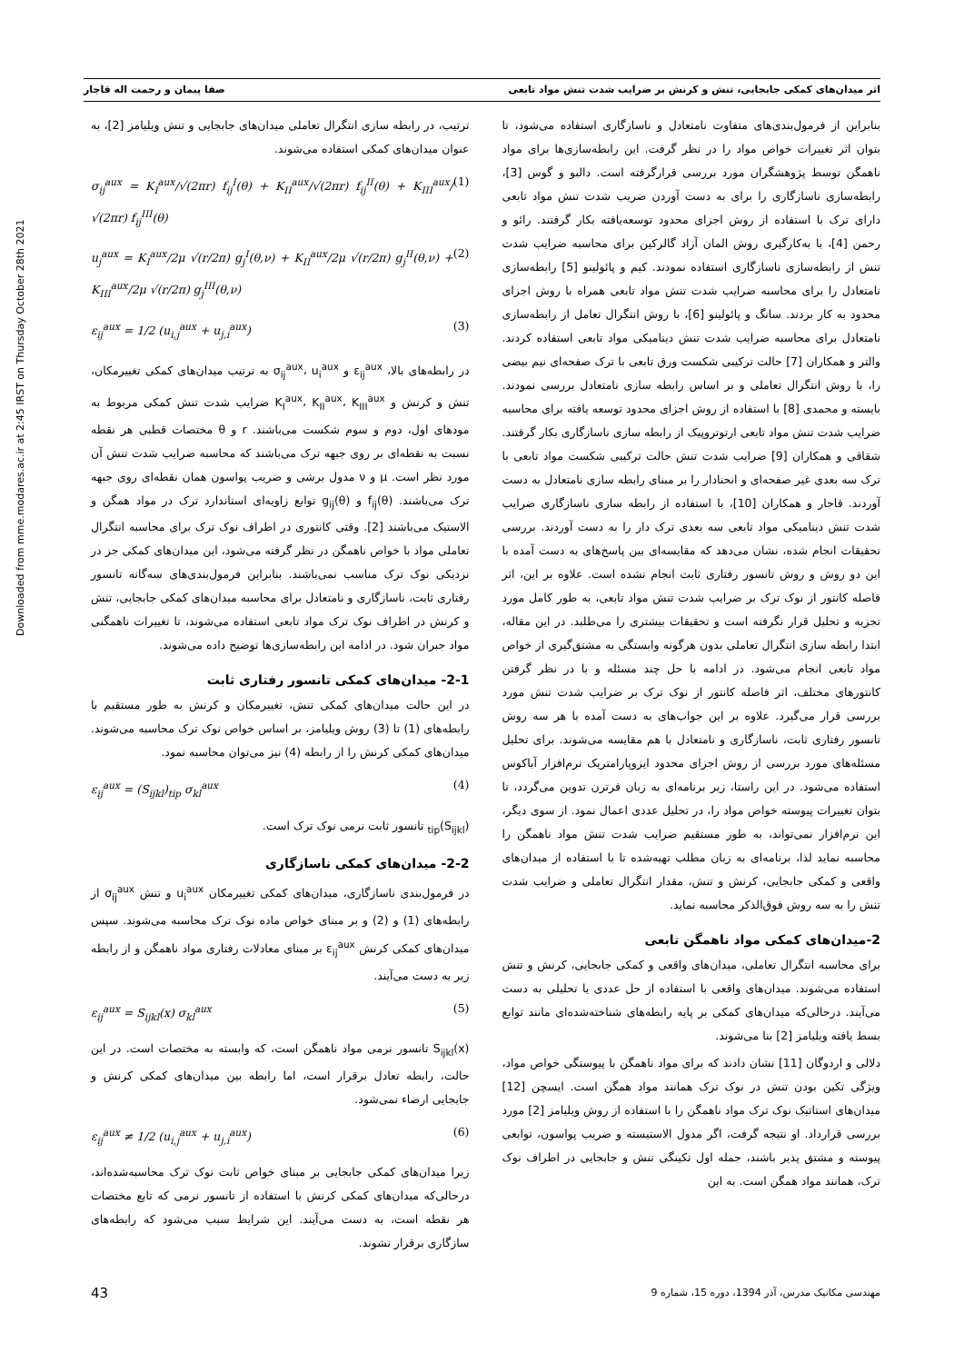Downloaded from mme.modares.ac.ir at 2:45 IRST on Thursday October 28th 2021
اثر میدان‌های کمکی جابجایی، تنش و کرنش بر ضرایب شدت تنش مواد تابعی صفا پیمان و رحمت اله قاجار
بنابراین از فرمول‌بندی‌های متفاوت نامتعادل و ناسازگاری استفاده می‌شود، تا بتوان اثر تغییرات خواص مواد را در نظر گرفت. این رابطه‌سازی‌ها برای مواد ناهمگن توسط پژوهشگران مورد بررسی قرارگرفته است. دالبو و گوس [3]، رابطه‌سازی ناسازگاری را برای به دست آوردن ضریب شدت تنش مواد تابعی دارای ترک با استفاده از روش اجزای محدود توسعه‌یافته بکار گرفتند. رائو و رحمن [4]، با به‌کارگیری روش المان آزاد گالرکین برای محاسبه ضرایب شدت تنش از رابطه‌سازی ناسازگاری استفاده نمودند. کیم و پائولینو [5] رابطه‌سازی نامتعادل را برای محاسبه ضرایب شدت تنش مواد تابعی همراه با روش اجزای محدود به کار بردند. سانگ و پائولینو [6]، با روش انتگرال تعامل از رابطه‌سازی نامتعادل برای محاسبه ضرایب شدت تنش دینامیکی مواد تابعی استفاده کردند. والتر و همکاران [7] حالت ترکیبی شکست ورق تابعی با ترک صفحه‌ای نیم بیضی را، با روش انتگرال تعاملی و بر اساس رابطه سازی نامتعادل بررسی نمودند. بایسته و محمدی [8] با استفاده از روش اجزای محدود توسعه یافته برای محاسبه ضرایب شدت تنش مواد تابعی ارتوتروپیک از رابطه سازی ناسازگاری بکار گرفتند. شقاقی و همکاران [9] ضرایب شدت تنش حالت ترکیبی شکست مواد تابعی با ترک سه بعدی غیر صفحه‌ای و انحنادار را بر مبنای رابطه سازی نامتعادل به دست آوردند. قاجار و همکاران [10]، با استفاده از رابطه سازی ناسازگاری ضرایب شدت تنش دینامیکی مواد تابعی سه بعدی ترک دار را به دست آوردند. بررسی تحقیقات انجام شده، نشان می‌دهد که مقایسه‌ای بین پاسخ‌های به دست آمده با این دو روش و روش تانسور رفتاری ثابت انجام نشده است. علاوه بر این، اثر فاصله کانتور از نوک ترک بر ضرایب شدت تنش مواد تابعی، به طور کامل مورد تجزیه و تحلیل قرار نگرفته است و تحقیقات بیشتری را می‌طلبد. در این مقاله، ابتدا رابطه سازی انتگرال تعاملی بدون هرگونه وابستگی به مشتق‌گیری از خواص مواد تابعی انجام می‌شود. در ادامه با حل چند مسئله و با در نظر گرفتن کانتورهای مختلف، اثر فاصله کانتور از نوک ترک بر ضرایب شدت تنش مورد بررسی قرار می‌گیرد. علاوه بر این جواب‌های به دست آمده با هر سه روش تانسور رفتاری ثابت، ناسازگاری و نامتعادل با هم مقایسه می‌شوند. برای تحلیل مسئله‌های مورد بررسی از روش اجزای محدود ایزوپارامتریک نرم‌افزار آباکوس استفاده می‌شود. در این راستا، زیر برنامه‌ای به زبان فرترن تدوین می‌گردد، تا بتوان تغییرات پیوسته خواص مواد را، در تحلیل عددی اعمال نمود. از سوی دیگر، این نرم‌افزار نمی‌تواند، به طور مستقیم ضرایب شدت تنش مواد ناهمگن را محاسبه نماید لذا، برنامه‌ای به زبان مطلب تهیه‌شده تا با استفاده از میدان‌های واقعی و کمکی جابجایی، کرنش و تنش، مقدار انتگرال تعاملی و ضرایب شدت تنش را به سه روش فوق‌الذکر محاسبه نماید.
2-میدان‌های کمکی مواد ناهمگن تابعی
برای محاسبه انتگرال تعاملی، میدان‌های واقعی و کمکی جابجایی، کرنش و تنش استفاده می‌شوند. میدان‌های واقعی با استفاده از حل عددی یا تحلیلی به دست می‌آیند. درحالی‌که میدان‌های کمکی بر پایه رابطه‌های شناخته‌شده‌ای مانند توابع بسط یافته ویلیامز [2] بنا می‌شوند.
دلالی و اردوگان [11] نشان دادند که برای مواد ناهمگن با پیوستگی خواص مواد، ویژگی تکین بودن تنش در نوک ترک همانند مواد همگن است. ایسچن [12] میدان‌های استاتیک نوک ترک مواد ناهمگن را با استفاده از روش ویلیامز [2] مورد بررسی قرارداد. او نتیجه گرفت، اگر مدول الاستیسته و ضریب پواسون، توابعی پیوسته و مشتق پذیر باشند، جمله اول تکینگی تنش و جابجایی در اطراف نوک ترک، همانند مواد همگن است. به این
ترتیب، در رابطه سازی انتگرال تعاملی میدان‌های جابجایی و تنش ویلیامز [2]، به عنوان میدان‌های کمکی استفاده می‌شوند.
σ<sub>ij</sub><sup>aux</sup> = K<sub>I</sub><sup>aux</sup>/√(2πr) f<sub>ij</sub><sup>I</sup>(θ) + K<sub>II</sub><sup>aux</sup>/√(2πr) f<sub>ij</sub><sup>II</sup>(θ) + K<sub>III</sub><sup>aux</sup>/√(2πr) f<sub>ij</sub><sup>III</sup>(θ) (1)
u<sub>j</sub><sup>aux</sup> = K<sub>I</sub><sup>aux</sup>/2μ √(r/2π) g<sub>j</sub><sup>I</sup>(θ,ν) + K<sub>II</sub><sup>aux</sup>/2μ √(r/2π) g<sub>j</sub><sup>II</sup>(θ,ν) + K<sub>III</sub><sup>aux</sup>/2μ √(r/2π) g<sub>j</sub><sup>III</sup>(θ,ν) (2)
ε<sub>ij</sub><sup>aux</sup> = 1/2 (u<sub>i,j</sub><sup>aux</sup> + u<sub>j,i</sub><sup>aux</sup>) (3)
در رابطه‌های بالا، ε<sub>ij</sub><sup>aux</sup> و σ<sub>ij</sub><sup>aux</sup>، u<sub>i</sub><sup>aux</sup> به ترتیب میدان‌های کمکی تغییرمکان، تنش و کرنش و K<sub>I</sub><sup>aux</sup>، K<sub>II</sub><sup>aux</sup>، K<sub>III</sub><sup>aux</sup> ضرایب شدت تنش کمکی مربوط به مودهای اول، دوم و سوم شکست می‌باشند. r و θ مختصات قطبی هر نقطه نسبت به نقطه‌ای بر روی جبهه ترک می‌باشند که محاسبه ضرایب شدت تنش آن مورد نظر است. μ و ν مدول برشی و ضریب پواسون همان نقطه‌ای روی جبهه ترک می‌باشند. f<sub>ij</sub>(θ) و g<sub>ij</sub>(θ) توابع زاویه‌ای استاندارد ترک در مواد همگن و الاستیک می‌باشند [2]. وقتی کانتوری در اطراف نوک ترک برای محاسبه انتگرال تعاملی مواد با خواص ناهمگن در نظر گرفته می‌شود، این میدان‌های کمکی جز در نزدیکی نوک ترک مناسب نمی‌باشند. بنابراین فرمول‌بندی‌های سه‌گانه تانسور رفتاری ثابت، ناسازگاری و نامتعادل برای محاسبه میدان‌های کمکی جابجایی، تنش و کرنش در اطراف نوک ترک مواد تابعی استفاده می‌شوند، تا تغییرات ناهمگنی مواد جبران شود. در ادامه این رابطه‌سازی‌ها توضیح داده می‌شوند.
2-1- میدان‌های کمکی تانسور رفتاری ثابت
در این حالت میدان‌های کمکی تنش، تغییرمکان و کرنش به طور مستقیم با رابطه‌های (1) تا (3) روش ویلیامز، بر اساس خواص نوک ترک محاسبه می‌شوند. میدان‌های کمکی کرنش را از رابطه (4) نیز می‌توان محاسبه نمود.
ε<sub>ij</sub><sup>aux</sup> = (S<sub>ijkl</sub>)<sub>tip</sub> σ<sub>kl</sub><sup>aux</sup> (4)
(S<sub>ijkl</sub>)<sub>tip</sub> تانسور ثابت نرمی نوک ترک است.
2-2- میدان‌های کمکی ناسازگاری
در فرمول‌بندی ناسازگاری، میدان‌های کمکی تغییرمکان u<sub>i</sub><sup>aux</sup> و تنش σ<sub>ij</sub><sup>aux</sup> از رابطه‌های (1) و (2) و بر مبنای خواص ماده نوک ترک محاسبه می‌شوند. سپس میدان‌های کمکی کرنش ε<sub>ij</sub><sup>aux</sup> بر مبنای معادلات رفتاری مواد ناهمگن و از رابطه زیر به دست می‌آیند.
ε<sub>ij</sub><sup>aux</sup> = S<sub>ijkl</sub>(x) σ<sub>kl</sub><sup>aux</sup> (5)
S<sub>ijkl</sub>(x) تانسور نرمی مواد ناهمگن است، که وابسته به مختصات است. در این حالت، رابطه تعادل برقرار است، اما رابطه بین میدان‌های کمکی کرنش و جابجایی ارضاء نمی‌شود.
ε<sub>ij</sub><sup>aux</sup> ≠ 1/2 (u<sub>i,j</sub><sup>aux</sup> + u<sub>j,i</sub><sup>aux</sup>) (6)
زیرا میدان‌های کمکی جابجایی بر مبنای خواص ثابت نوک ترک محاسبه‌شده‌اند، درحالی‌که میدان‌های کمکی کرنش با استفاده از تانسور نرمی که تابع مختصات هر نقطه است، به دست می‌آیند. این شرایط سبب می‌شود که رابطه‌های سازگاری برقرار نشوند.
مهندسی مکانیک مدرس، آذر 1394، دوره 15، شماره 9 43